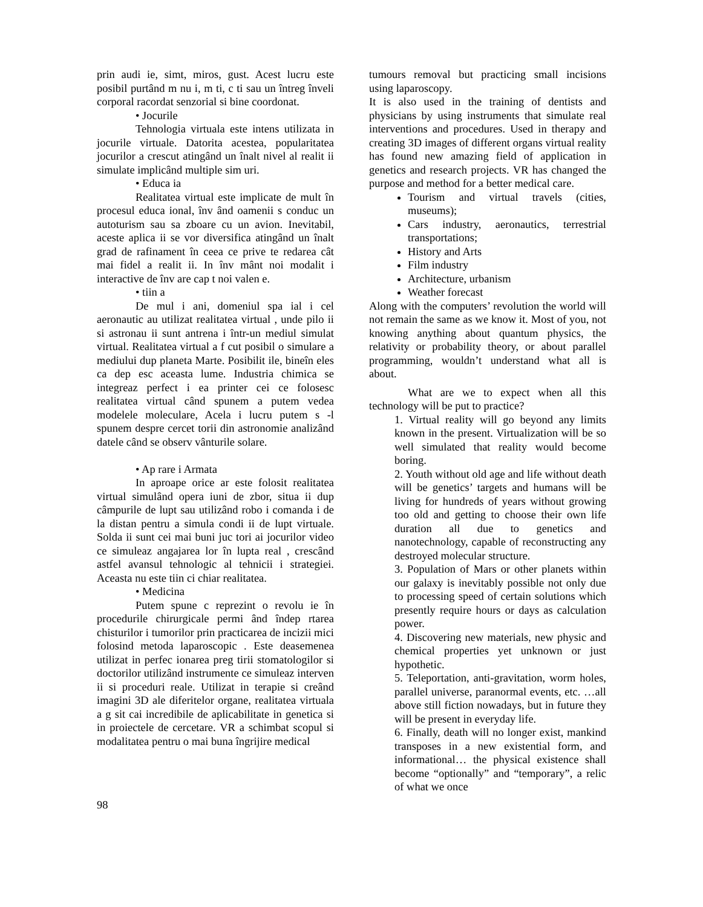prin audi ie, simt, miros, gust. Acest lucru este posibil purtând m nu i, m ti, c ti sau un întreg înveli corporal racordat senzorial si bine coordonat.
• Jocurile
Tehnologia virtuala este intens utilizata in jocurile virtuale. Datorita acestea, popularitatea jocurilor a crescut atingând un înalt nivel al realit ii simulate implicând multiple sim uri.
• Educa ia
Realitatea virtual este implicate de mult în procesul educa ional, înv ând oamenii s conduc un autoturism sau sa zboare cu un avion. Inevitabil, aceste aplica ii se vor diversifica atingând un înalt grad de rafinament în ceea ce prive te redarea cât mai fidel a realit ii. In înv mânt noi modalit i interactive de înv are cap t noi valen e.
• tiin a
De mul i ani, domeniul spa ial i cel aeronautic au utilizat realitatea virtual , unde pilo ii si astronau ii sunt antrena i într-un mediul simulat virtual. Realitatea virtual a f cut posibil o simulare a mediului dup planeta Marte. Posibilit ile, bineîn eles ca dep esc aceasta lume. Industria chimica se integreaz perfect i ea printer cei ce folosesc realitatea virtual când spunem a putem vedea modelele moleculare, Acela i lucru putem s -l spunem despre cercet torii din astronomie analizând datele când se observ vânturile solare.
• Ap rare i Armata
In aproape orice ar este folosit realitatea virtual simulând opera iuni de zbor, situa ii dup câmpurile de lupt sau utilizând robo i comanda i de la distan pentru a simula condi ii de lupt virtuale. Solda ii sunt cei mai buni juc tori ai jocurilor video ce simuleaz angajarea lor în lupta real , crescând astfel avansul tehnologic al tehnicii i strategiei. Aceasta nu este tiin ci chiar realitatea.
• Medicina
Putem spune c reprezint o revolu ie în procedurile chirurgicale permi ând îndep rtarea chisturilor i tumorilor prin practicarea de incizii mici folosind metoda laparoscopic . Este deasemenea utilizat in perfec ionarea preg tirii stomatologilor si doctorilor utilizând instrumente ce simuleaz interven ii si proceduri reale. Utilizat in terapie si creând imagini 3D ale diferitelor organe, realitatea virtuala a g sit cai incredibile de aplicabilitate in genetica si in proiectele de cercetare. VR a schimbat scopul si modalitatea pentru o mai buna îngrijire medical
tumours removal but practicing small incisions using laparoscopy.
It is also used in the training of dentists and physicians by using instruments that simulate real interventions and procedures. Used in therapy and creating 3D images of different organs virtual reality has found new amazing field of application in genetics and research projects. VR has changed the purpose and method for a better medical care.
Tourism and virtual travels (cities, museums);
Cars industry, aeronautics, terrestrial transportations;
History and Arts
Film industry
Architecture, urbanism
Weather forecast
Along with the computers’ revolution the world will not remain the same as we know it. Most of you, not knowing anything about quantum physics, the relativity or probability theory, or about parallel programming, wouldn’t understand what all is about.
What are we to expect when all this technology will be put to practice?
1. Virtual reality will go beyond any limits known in the present. Virtualization will be so well simulated that reality would become boring.
2. Youth without old age and life without death will be genetics’ targets and humans will be living for hundreds of years without growing too old and getting to choose their own life duration all due to genetics and nanotechnology, capable of reconstructing any destroyed molecular structure.
3. Population of Mars or other planets within our galaxy is inevitably possible not only due to processing speed of certain solutions which presently require hours or days as calculation power.
4. Discovering new materials, new physic and chemical properties yet unknown or just hypothetic.
5. Teleportation, anti-gravitation, worm holes, parallel universe, paranormal events, etc. …all above still fiction nowadays, but in future they will be present in everyday life.
6. Finally, death will no longer exist, mankind transposes in a new existential form, and informational… the physical existence shall become “optionally” and “temporary”, a relic of what we once
98